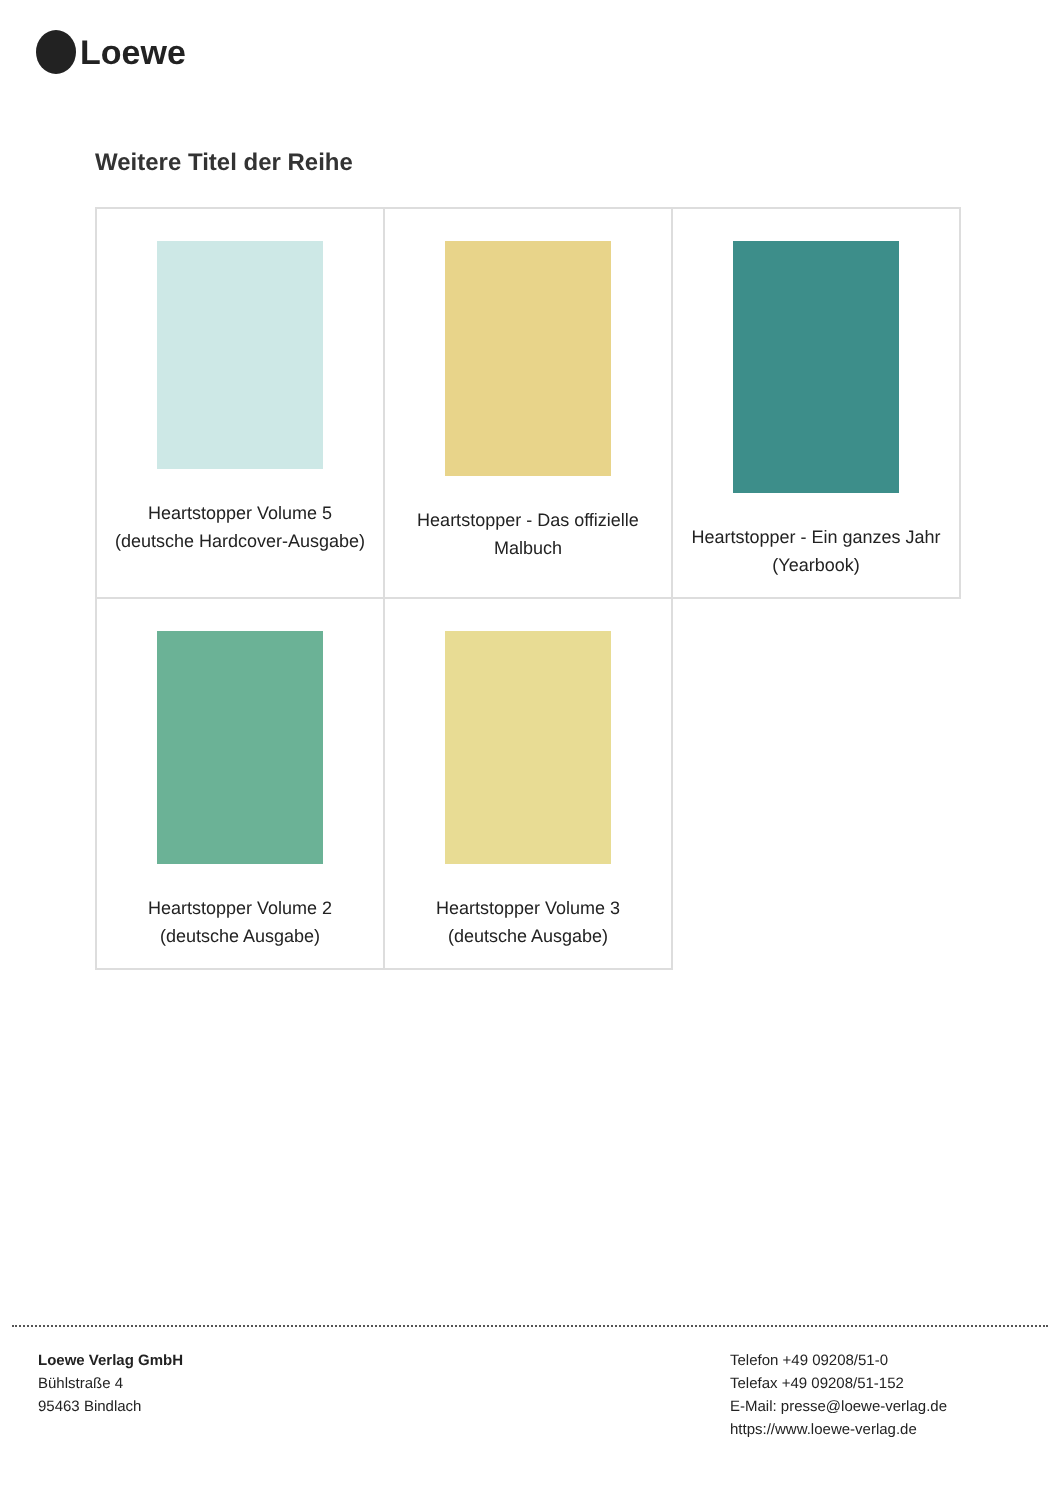Loewe
Weitere Titel der Reihe
| Heartstopper Volume 5 (deutsche Hardcover-Ausgabe) | Heartstopper - Das offizielle Malbuch | Heartstopper - Ein ganzes Jahr (Yearbook) |
| Heartstopper Volume 2 (deutsche Ausgabe) | Heartstopper Volume 3 (deutsche Ausgabe) | |
Loewe Verlag GmbH
Bühlstraße 4
95463 Bindlach
Telefon +49 09208/51-0
Telefax +49 09208/51-152
E-Mail: presse@loewe-verlag.de
https://www.loewe-verlag.de